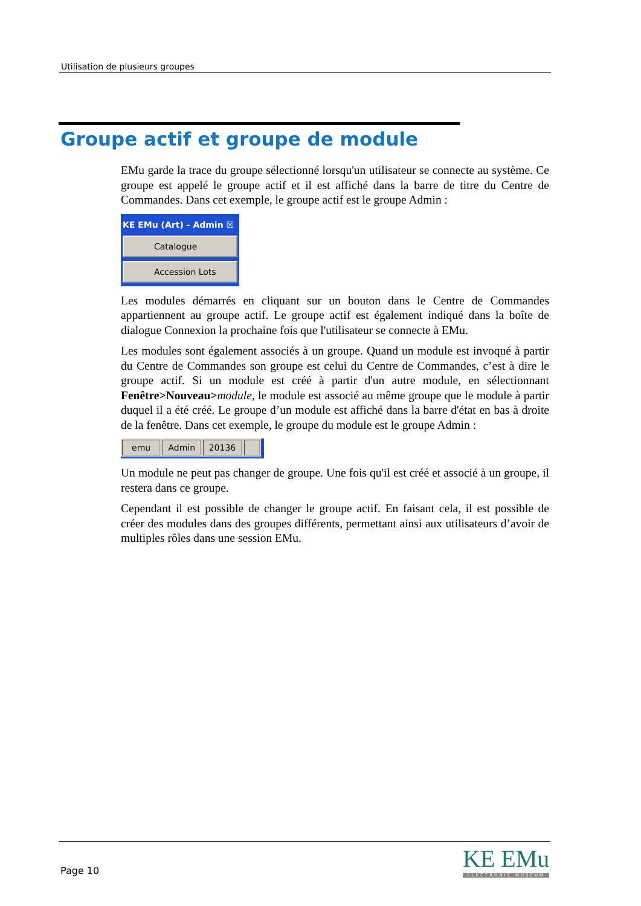Utilisation de plusieurs groupes
Groupe actif et groupe de module
EMu garde la trace du groupe sélectionné lorsqu'un utilisateur se connecte au système. Ce groupe est appelé le groupe actif et il est affiché dans la barre de titre du Centre de Commandes. Dans cet exemple, le groupe actif est le groupe Admin :
KE EMu (Art) - Admin ☒
Catalogue
Accession Lots
Les modules démarrés en cliquant sur un bouton dans le Centre de Commandes appartiennent au groupe actif. Le groupe actif est également indiqué dans la boîte de dialogue Connexion la prochaine fois que l'utilisateur se connecte à EMu.
Les modules sont également associés à un groupe. Quand un module est invoqué à partir du Centre de Commandes son groupe est celui du Centre de Commandes, c’est à dire le groupe actif. Si un module est créé à partir d'un autre module, en sélectionnant Fenêtre>Nouveau>module, le module est associé au même groupe que le module à partir duquel il a été créé. Le groupe d’un module est affiché dans la barre d'état en bas à droite de la fenêtre. Dans cet exemple, le groupe du module est le groupe Admin :
emu Admin 20136
Un module ne peut pas changer de groupe. Une fois qu'il est créé et associé à un groupe, il restera dans ce groupe.
Cependant il est possible de changer le groupe actif. En faisant cela, il est possible de créer des modules dans des groupes différents, permettant ainsi aux utilisateurs d’avoir de multiples rôles dans une session EMu.
Page 10
KE EMu
ELECTRONIC MUSEUM